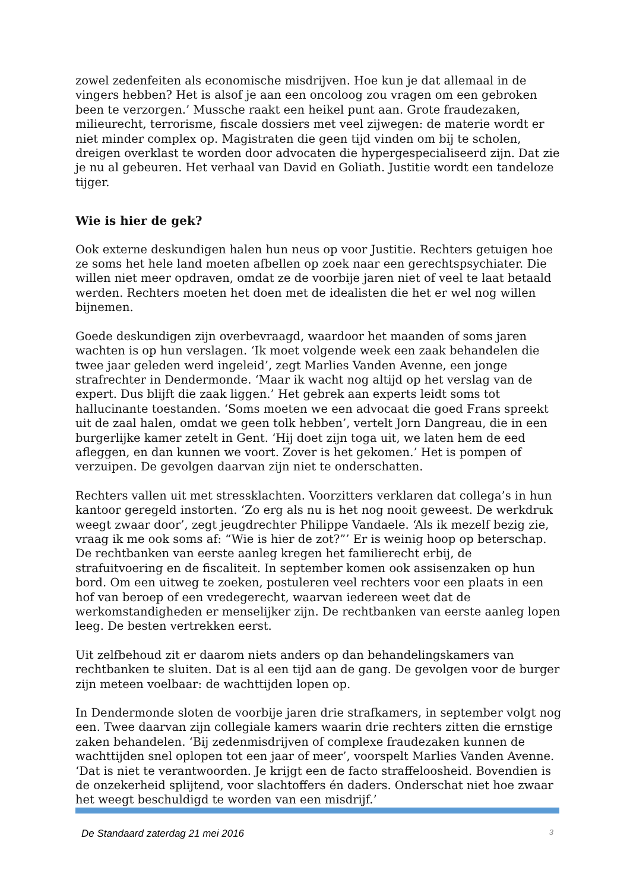zowel zedenfeiten als economische misdrijven. Hoe kun je dat allemaal in de vingers hebben? Het is alsof je aan een oncoloog zou vragen om een gebroken been te verzorgen.’ Mussche raakt een heikel punt aan. Grote fraudezaken, milieurecht, terrorisme, fiscale dossiers met veel zijwegen: de materie wordt er niet minder complex op. Magistraten die geen tijd vinden om bij te scholen, dreigen overklast te worden door advocaten die hypergespecialiseerd zijn. Dat zie je nu al gebeuren. Het verhaal van David en Goliath. Justitie wordt een tandeloze tijger.
Wie is hier de gek?
Ook externe deskundigen halen hun neus op voor Justitie. Rechters getuigen hoe ze soms het hele land moeten afbellen op zoek naar een gerechtspsychiater. Die willen niet meer opdraven, omdat ze de voorbije jaren niet of veel te laat betaald werden. Rechters moeten het doen met de idealisten die het er wel nog willen bijnemen.
Goede deskundigen zijn overbevraagd, waardoor het maanden of soms jaren wachten is op hun verslagen. ‘Ik moet volgende week een zaak behandelen die twee jaar geleden werd ingeleid’, zegt Marlies Vanden Avenne, een jonge strafrechter in Dendermonde. ‘Maar ik wacht nog altijd op het verslag van de expert. Dus blijft die zaak liggen.’ Het gebrek aan experts leidt soms tot hallucinante toestanden. ‘Soms moeten we een advocaat die goed Frans spreekt uit de zaal halen, omdat we geen tolk hebben’, vertelt Jorn Dangreau, die in een burgerlijke kamer zetelt in Gent. ‘Hij doet zijn toga uit, we laten hem de eed afleggen, en dan kunnen we voort. Zover is het gekomen.’ Het is pompen of verzuipen. De gevolgen daarvan zijn niet te onderschatten.
Rechters vallen uit met stressklachten. Voorzitters verklaren dat collega’s in hun kantoor geregeld instorten. ‘Zo erg als nu is het nog nooit geweest. De werkdruk weegt zwaar door’, zegt jeugdrechter Philippe Vandaele. ‘Als ik mezelf bezig zie, vraag ik me ook soms af: “Wie is hier de zot?”’ Er is weinig hoop op beterschap. De rechtbanken van eerste aanleg kregen het familierecht erbij, de strafuitvoering en de fiscaliteit. In september komen ook assisenzaken op hun bord. Om een uitweg te zoeken, postuleren veel rechters voor een plaats in een hof van beroep of een vredegerecht, waarvan iedereen weet dat de werkomstandigheden er menselijker zijn. De rechtbanken van eerste aanleg lopen leeg. De besten vertrekken eerst.
Uit zelfbehoud zit er daarom niets anders op dan behandelingskamers van rechtbanken te sluiten. Dat is al een tijd aan de gang. De gevolgen voor de burger zijn meteen voelbaar: de wachttijden lopen op.
In Dendermonde sloten de voorbije jaren drie strafkamers, in september volgt nog een. Twee daarvan zijn collegiale kamers waarin drie rechters zitten die ernstige zaken behandelen. ‘Bij zedenmisdrijven of complexe fraudezaken kunnen de wachttijden snel oplopen tot een jaar of meer’, voorspelt Marlies Vanden Avenne. ‘Dat is niet te verantwoorden. Je krijgt een de facto straffeloosheid. Bovendien is de onzekerheid splijtend, voor slachtoffers én daders. Onderschat niet hoe zwaar het weegt beschuldigd te worden van een misdrijf.’
De Standaard zaterdag 21 mei 2016 3